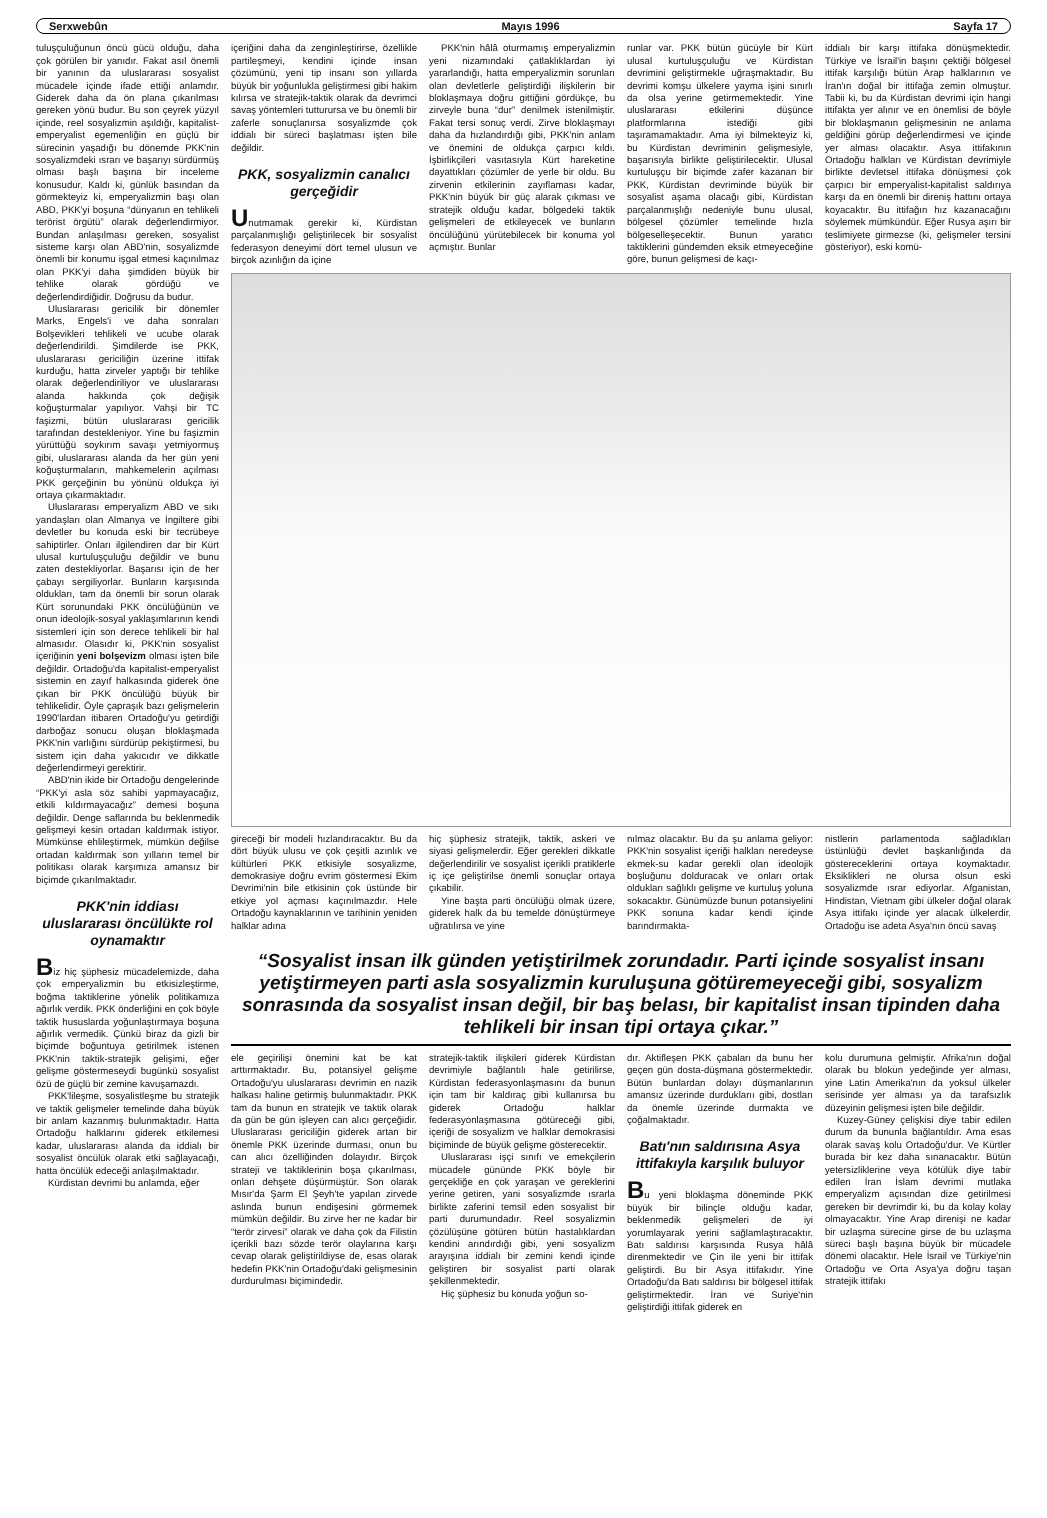Serxwebûn Mayıs 1996 Sayfa 17
tuluşçuluğunun öncü gücü olduğu, daha çok görülen bir yanıdır. Fakat asıl önemli bir yanının da uluslararası sosyalist mücadele içinde ifade ettiği anlamdır. Giderek daha da ön plana çıkarılması gereken yönü budur. Bu son çeyrek yüzyıl içinde, reel sosyalizmin aşıldığı, kapitalist-emperyalist egemenliğin en güçlü bir sürecinin yaşadığı bu dönemde PKK'nin sosyalizmdeki ısrarı ve başarıyı sürdürmüş olması başlı başına bir inceleme konusudur. Kaldı ki, günlük basından da görmekteyiz ki, emperyalizmin başı olan ABD, PKK'yi boşuna “dünyanın en tehlikeli terörist örgütü” olarak değerlendirmiyor. Bundan anlaşılması gereken, sosyalist sisteme karşı olan ABD'nin, sosyalizmde önemli bir konumu işgal etmesi kaçınılmaz olan PKK'yi daha şimdiden büyük bir tehlike olarak gördüğü ve değerlendirdiğidir. Doğrusu da budur.
Uluslararası gericilik bir dönemler Marks, Engels'i ve daha sonraları Bolşevikleri tehlikeli ve ucube olarak değerlendirildi. Şimdilerde ise PKK, uluslararası gericiliğin üzerine ittifak kurduğu, hatta zirveler yaptığı bir tehlike olarak değerlendiriliyor ve uluslararası alanda hakkında çok değişik koğuşturmalar yapılıyor. Vahşi bir TC faşizmi, bütün uluslararası gericilik tarafından destekleniyor. Yine bu faşizmin yürüttüğü soykırım savaşı yetmiyormuş gibi, uluslararası alanda da her gün yeni koğuşturmaların, mahkemelerin açılması PKK gerçeğinin bu yönünü oldukça iyi ortaya çıkarmaktadır.
Uluslararası emperyalizm ABD ve sıkı yandaşları olan Almanya ve İngiltere gibi devletler bu konuda eski bir tecrübeye sahiptirler. Onları ilgilendiren dar bir Kürt ulusal kurtuluşçuluğu değildir ve bunu zaten destekliyorlar. Başarısı için de her çabayı sergiliyorlar. Bunların karşısında oldukları, tam da önemli bir sorun olarak Kürt sorunundaki PKK öncülüğünün ve onun ideolojik-sosyal yaklaşımlarının kendi sistemleri için son derece tehlikeli bir hal almasıdır. Olasıdır ki, PKK'nin sosyalist içeriğinin yeni bolşevizm olması işten bile değildir. Ortadoğu'da kapitalist-emperyalist sistemin en zayıf halkasında giderek öne çıkan bir PKK öncülüğü büyük bir tehlikelidir. Öyle çapraşık bazı gelişmelerin 1990'lardan itibaren Ortadoğu'yu getirdiği darboğaz sonucu oluşan bloklaşmada PKK'nin varlığını sürdürüp pekiştirmesi, bu sistem için daha yakıcıdır ve dikkatle değerlendirmeyi gerektirir.
ABD'nin ikide bir Ortadoğu dengelerinde “PKK'yi asla söz sahibi yapmayacağız, etkili kıldırmayacağız” demesi boşuna değildir. Denge saflarında bu beklenmedik gelişmeyi kesin ortadan kaldırmak istiyor. Mümkünse ehlileştirmek, mümkün değilse ortadan kaldırmak son yılların temel bir politikası olarak karşımıza amansız bir biçimde çıkarılmaktadır.
PKK'nin iddiası uluslararası öncülükte rol oynamaktır
Biz hiç şüphesiz mücadelemizde, daha çok emperyalizmin bu etkisizleştirme, boğma taktiklerine yönelik politikamıza ağırlık verdik. PKK önderliğini en çok böyle taktik hususlarda yoğunlaştırmaya boşuna ağırlık vermedik. Çünkü biraz da gizli bir biçimde boğuntuya getirilmek istenen PKK'nin taktik-stratejik gelişimi, eğer gelişme göstermeseydi bugünkü sosyalist özü de güçlü bir zemine kavuşamazdı.
PKK'lileşme, sosyalistleşme bu stratejik ve taktik gelişmeler temelinde daha büyük bir anlam kazanmış bulunmaktadır. Hatta Ortadoğu halklarını giderek etkilemesi kadar, uluslararası alanda da iddialı bir sosyalist öncülük olarak etki sağlayacağı, hatta öncülük edeceği anlaşılmaktadır.
Kürdistan devrimi bu anlamda, eğer
içeriğini daha da zenginleştirirse, özellikle partileşmeyi, kendini içinde insan çözümünü, yeni tip insanı son yıllarda büyük bir yoğunlukla geliştirmesi gibi hakim kılırsa ve stratejik-taktik olarak da devrimci savaş yöntemleri tutturursa ve bu önemli bir zaferle sonuçlanırsa sosyalizmde çok iddialı bir süreci başlatması işten bile değildir.
PKK, sosyalizmin canalıcı gerçeğidir
Unutmamak gerekir ki, Kürdistan parçalanmışlığı geliştirilecek bir sosyalist federasyon deneyimi dört temel ulusun ve birçok azınlığın da içine
PKK'nin hâlâ oturmamış emperyalizmin yeni nizamındaki çatlaklıklardan iyi yararlandığı, hatta emperyalizmin sorunları olan devletlerle geliştirdiği ilişkilerin bir bloklaşmaya doğru gittiğini gördükçe, bu zirveyle buna “dur” denilmek istenilmiştir. Fakat tersi sonuç verdi. Zirve bloklaşmayı daha da hızlandırdığı gibi, PKK'nin anlam ve önemini de oldukça çarpıcı kıldı. İşbirlikçileri vasıtasıyla Kürt hareketine dayattıkları çözümler de yerle bir oldu. Bu zirvenin etkilerinin zayıflaması kadar, PKK'nin büyük bir güç alarak çıkması ve stratejik olduğu kadar, bölgedeki taktik gelişmeleri de etkileyecek ve bunların öncülüğünü yürütebilecek bir konuma yol açmıştır. Bunlar
runlar var. PKK bütün gücüyle bir Kürt ulusal kurtuluşçuluğu ve Kürdistan devrimini geliştirmekle uğraşmaktadır. Bu devrimi komşu ülkelere yayma işini sınırlı da olsa yerine getirmemektedir. Yine uluslararası etkilerini düşünce platformlarına istediği gibi taşıramamaktadır. Ama iyi bilmekteyiz ki, bu Kürdistan devriminin gelişmesiyle, başarısıyla birlikte geliştirilecektir. Ulusal kurtuluşçu bir biçimde zafer kazanan bir PKK, Kürdistan devriminde büyük bir sosyalist aşama olacağı gibi, Kürdistan parçalanmışlığı nedeniyle bunu ulusal, bölgesel çözümler temelinde hızla bölgeselleşecektir. Bunun yaratıcı taktiklerini gündemden eksik etmeyeceğine göre, bunun gelişmesi de kaçı-
iddialı bir karşı ittifaka dönüşmektedir. Türkiye ve İsrail'in başını çektiği bölgesel ittifak karşılığı bütün Arap halklarının ve İran'ın doğal bir ittifağa zemin olmuştur. Tabii ki, bu da Kürdistan devrimi için hangi ittifakta yer alınır ve en önemlisi de böyle bir bloklaşmanın gelişmesinin ne anlama geldiğini görüp değerlendirmesi ve içinde yer alması olacaktır. Asya ittifakının Ortadoğu halkları ve Kürdistan devrimiyle birlikte devletsel ittifaka dönüşmesi çok çarpıcı bir emperyalist-kapitalist saldırıya karşı da en önemli bir direniş hattını ortaya koyacaktır. Bu ittifağın hız kazanacağını söylemek mümkündür. Eğer Rusya aşırı bir teslimiyete girmezse (ki, gelişmeler tersini gösteriyor), eski komü-
gireceği bir modeli hızlandıracaktır. Bu da dört büyük ulusu ve çok çeşitli azınlık ve kültürleri PKK etkisiyle sosyalizme, demokrasiye doğru evrim göstermesi Ekim Devrimi'nin bile etkisinin çok üstünde bir etkiye yol açması kaçınılmazdır. Hele Ortadoğu kaynaklarının ve tarihinin yeniden halklar adına
hiç şüphesiz stratejik, taktik, askeri ve siyasi gelişmelerdir. Eğer gerekleri dikkatle değerlendirilir ve sosyalist içerikli pratiklerle iç içe geliştirilse önemli sonuçlar ortaya çıkabilir.
Yine başta parti öncülüğü olmak üzere, giderek halk da bu temelde dönüştürmeye uğratılırsa ve yine
nılmaz olacaktır. Bu da şu anlama geliyor: PKK'nin sosyalist içeriği halkları neredeyse ekmek-su kadar gerekli olan ideolojik boşluğunu dolduracak ve onları ortak oldukları sağlıklı gelişme ve kurtuluş yoluna sokacaktır. Günümüzde bunun potansiyelini PKK sonuna kadar kendi içinde barındırmakta-
nistlerin parlamentoda sağladıkları üstünlüğü devlet başkanlığında da göstereceklerini ortaya koymaktadır. Eksiklikleri ne olursa olsun eski sosyalizmde ısrar ediyorlar. Afganistan, Hindistan, Vietnam gibi ülkeler doğal olarak Asya ittifakı içinde yer alacak ülkelerdir. Ortadoğu ise adeta Asya'nın öncü savaş
“Sosyalist insan ilk günden yetiştirilmek zorundadır. Parti içinde sosyalist insanı yetiştirmeyen parti asla sosyalizmin kuruluşuna götüremeyeceği gibi, sosyalizm sonrasında da sosyalist insan değil, bir baş belası, bir kapitalist insan tipinden daha tehlikeli bir insan tipi ortaya çıkar.”
ele geçirilişi önemini kat be kat arttırmaktadır. Bu, potansiyel gelişme Ortadoğu'yu uluslararası devrimin en nazik halkası haline getirmiş bulunmaktadır. PKK tam da bunun en stratejik ve taktik olarak da gün be gün işleyen can alıcı gerçeğidir. Uluslararası gericiliğin giderek artan bir önemle PKK üzerinde durması, onun bu can alıcı özelliğinden dolayıdır. Birçok strateji ve taktiklerinin boşa çıkarılması, onları dehşete düşürmüştür. Son olarak Mısır'da Şarm El Şeyh'te yapılan zirvede aslında bunun endişesini görmemek mümkün değildir. Bu zirve her ne kadar bir “terör zirvesi” olarak ve daha çok da Filistin içerikli bazı sözde terör olaylarına karşı cevap olarak geliştirildiyse de, esas olarak hedefin PKK'nin Ortadoğu'daki gelişmesinin durdurulması biçimindedir.
stratejik-taktik ilişkileri giderek Kürdistan devrimiyle bağlantılı hale getirilirse, Kürdistan federasyonlaşmasını da bunun için tam bir kaldıraç gibi kullanırsa bu giderek Ortadoğu halklar federasyonlaşmasına götüreceği gibi, içeriği de sosyalizm ve halklar demokrasisi biçiminde de büyük gelişme gösterecektir.
Uluslararası işçi sınıfı ve emekçilerin mücadele gününde PKK böyle bir gerçekliğe en çok yaraşan ve gereklerini yerine getiren, yani sosyalizmde ısrarla birlikte zaferini temsil eden sosyalist bir parti durumundadır. Reel sosyalizmin çözülüşüne götüren bütün hastalıklardan kendini arındırdığı gibi, yeni sosyalizm arayışına iddialı bir zemini kendi içinde geliştiren bir sosyalist parti olarak şekillenmektedir.
Hiç şüphesiz bu konuda yoğun so-
dır. Aktifleşen PKK çabaları da bunu her geçen gün dosta-düşmana göstermektedir. Bütün bunlardan dolayı düşmanlarının amansız üzerinde durduklarıı gibi, dostları da önemle üzerinde durmakta ve çoğalmaktadır.
Batı'nın saldırısına Asya ittifakıyla karşılık buluyor
Bu yeni bloklaşma döneminde PKK büyük bir bilinçle olduğu kadar, beklenmedik gelişmeleri de iyi yorumlayarak yerini sağlamlaştıracaktır. Batı saldırısı karşısında Rusya hâlâ direnmektedir ve Çin ile yeni bir ittifak geliştirdi. Bu bir Asya ittifakıdır. Yine Ortadoğu'da Batı saldırısı bir bölgesel ittifak geliştirmektedir. İran ve Suriye'nin geliştirdiği ittifak giderek en
kolu durumuna gelmiştir. Afrika'nın doğal olarak bu blokun yedeğinde yer alması, yine Latin Amerika'nın da yoksul ülkeler serisinde yer alması ya da tarafsızlık düzeyinin gelişmesi işten bile değildir.
Kuzey-Güney çelişkisi diye tabir edilen durum da bununla bağlantıldır. Ama esas olarak savaş kolu Ortadoğu'dur. Ve Kürtler burada bir kez daha sınanacaktır. Bütün yetersizliklerine veya kötülük diye tabir edilen İran İslam devrimi mutlaka emperyalizm açısından dize getirilmesi gereken bir devrimdir ki, bu da kolay kolay olmayacaktır. Yine Arap direnişi ne kadar bir uzlaşma sürecine girse de bu uzlaşma süreci başlı başına büyük bir mücadele dönemi olacaktır. Hele İsrail ve Türkiye'nin Ortadoğu ve Orta Asya'ya doğru taşan stratejik ittifakı